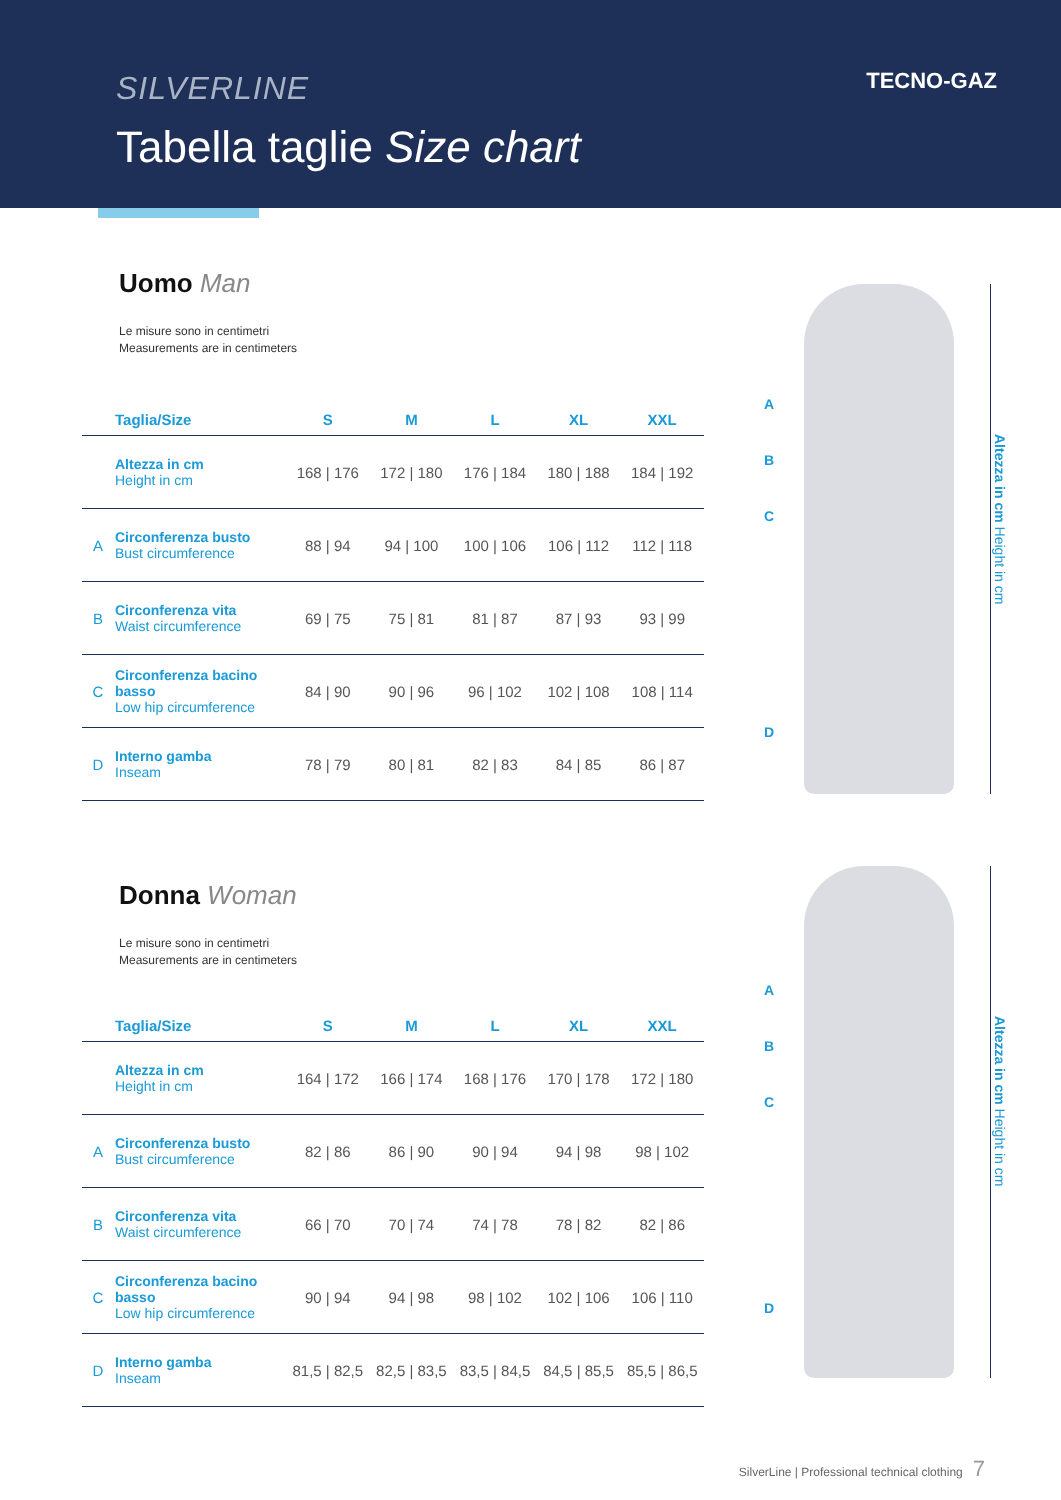SILVERLINE
Tabella taglie Size chart
TECNO-GAZ
Uomo Man
Le misure sono in centimetri
Measurements are in centimeters
| | Taglia/Size | S | M | L | XL | XXL |
| --- | --- | --- | --- | --- | --- | --- |
| | Altezza in cm Height in cm | 168 / 176 | 172 / 180 | 176 / 184 | 180 / 188 | 184 / 192 |
| A | Circonferenza busto Bust circumference | 88 / 94 | 94 / 100 | 100 / 106 | 106 / 112 | 112 / 118 |
| B | Circonferenza vita Waist circumference | 69 / 75 | 75 / 81 | 81 / 87 | 87 / 93 | 93 / 99 |
| C | Circonferenza bacino basso Low hip circumference | 84 / 90 | 90 / 96 | 96 / 102 | 102 / 108 | 108 / 114 |
| D | Interno gamba Inseam | 78 / 79 | 80 / 81 | 82 / 83 | 84 / 85 | 86 / 87 |
A
B
C
D
Altezza in cm Height in cm
Donna Woman
Le misure sono in centimetri
Measurements are in centimeters
| | Taglia/Size | S | M | L | XL | XXL |
| --- | --- | --- | --- | --- | --- | --- |
| | Altezza in cm Height in cm | 164 / 172 | 166 / 174 | 168 / 176 | 170 / 178 | 172 / 180 |
| A | Circonferenza busto Bust circumference | 82 / 86 | 86 / 90 | 90 / 94 | 94 / 98 | 98 / 102 |
| B | Circonferenza vita Waist circumference | 66 / 70 | 70 / 74 | 74 / 78 | 78 / 82 | 82 / 86 |
| C | Circonferenza bacino basso Low hip circumference | 90 / 94 | 94 / 98 | 98 / 102 | 102 / 106 | 106 / 110 |
| D | Interno gamba Inseam | 81,5 / 82,5 | 82,5 / 83,5 | 83,5 / 84,5 | 84,5 / 85,5 | 85,5 / 86,5 |
A
B
C
D
Altezza in cm Height in cm
SilverLine | Professional technical clothing 7